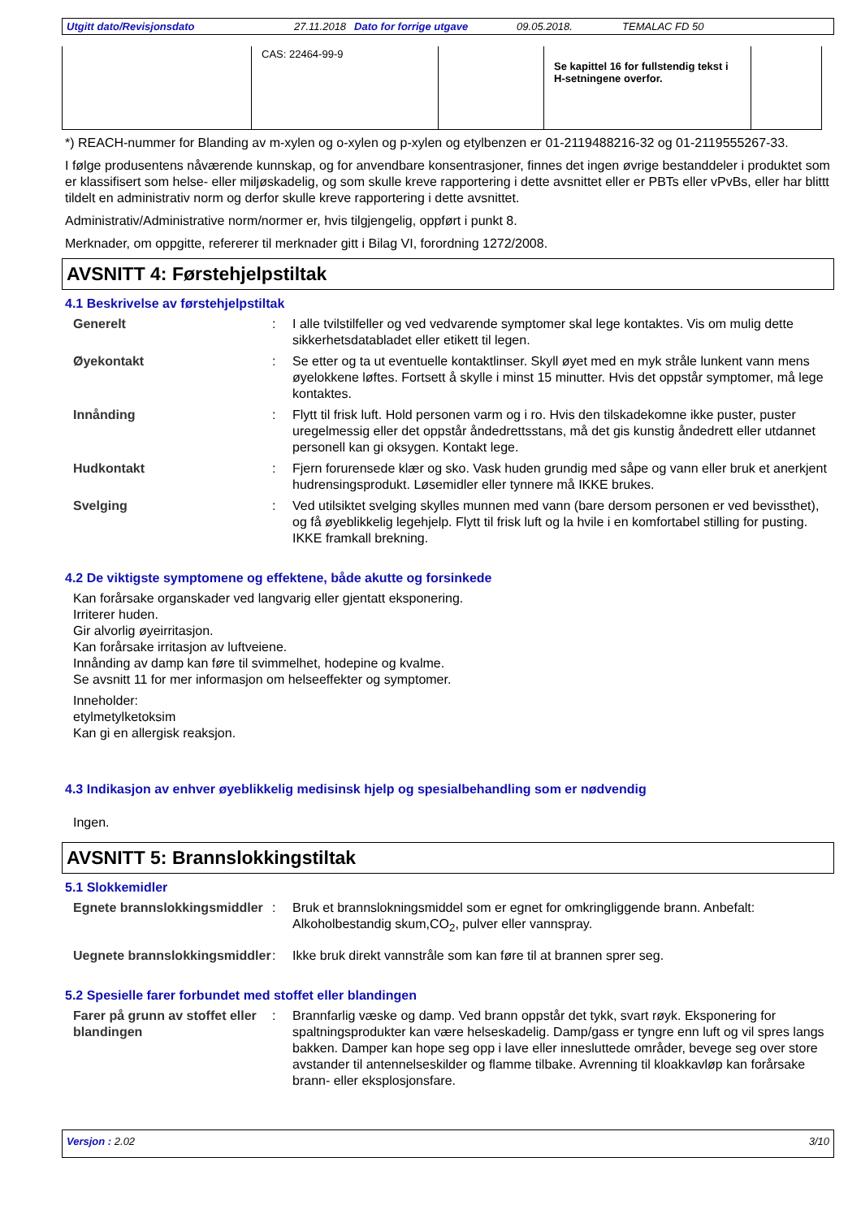Utgitt dato/Revisjonsdato 27.11.2018 Dato for forrige utgave 09.05.2018. TEMALAC FD 50
| | CAS: 22464-99-9 | | Se kapittel 16 for fullstendig tekst i H-setningene overfor. | |
*) REACH-nummer for Blanding av m-xylen og o-xylen og p-xylen og etylbenzen er 01-2119488216-32 og 01-2119555267-33.
I følge produsentens nåværende kunnskap, og for anvendbare konsentrasjoner, finnes det ingen øvrige bestanddeler i produktet som er klassifisert som helse- eller miljøskadelig, og som skulle kreve rapportering i dette avsnittet eller er PBTs eller vPvBs, eller har blittt tildelt en administrativ norm og derfor skulle kreve rapportering i dette avsnittet.
Administrativ/Administrative norm/normer er, hvis tilgjengelig, oppført i punkt 8.
Merknader, om oppgitte, refererer til merknader gitt i Bilag VI, forordning 1272/2008.
AVSNITT 4: Førstehjelpstiltak
4.1 Beskrivelse av førstehjelpstiltak
Generelt : I alle tvilstilfeller og ved vedvarende symptomer skal lege kontaktes. Vis om mulig dette sikkerhetsdatabladet eller etikett til legen.
Øyekontakt : Se etter og ta ut eventuelle kontaktlinser. Skyll øyet med en myk stråle lunkent vann mens øyelokkene løftes. Fortsett å skylle i minst 15 minutter. Hvis det oppstår symptomer, må lege kontaktes.
Innånding : Flytt til frisk luft. Hold personen varm og i ro. Hvis den tilskadekomne ikke puster, puster uregelmessig eller det oppstår åndedrettsstans, må det gis kunstig åndedrett eller utdannet personell kan gi oksygen. Kontakt lege.
Hudkontakt : Fjern forurensede klær og sko. Vask huden grundig med såpe og vann eller bruk et anerkjent hudrensingsprodukt. Løsemidler eller tynnere må IKKE brukes.
Svelging : Ved utilsiktet svelging skylles munnen med vann (bare dersom personen er ved bevissthet), og få øyeblikkelig legehjelp. Flytt til frisk luft og la hvile i en komfortabel stilling for pusting. IKKE framkall brekning.
4.2 De viktigste symptomene og effektene, både akutte og forsinkede
Kan forårsake organskader ved langvarig eller gjentatt eksponering.
Irriterer huden.
Gir alvorlig øyeirritasjon.
Kan forårsake irritasjon av luftveiene.
Innånding av damp kan føre til svimmelhet, hodepine og kvalme.
Se avsnitt 11 for mer informasjon om helseeffekter og symptomer.
Inneholder:
etylmetylketoksim
Kan gi en allergisk reaksjon.
4.3 Indikasjon av enhver øyeblikkelig medisinsk hjelp og spesialbehandling som er nødvendig
Ingen.
AVSNITT 5: Brannslokkingstiltak
5.1 Slokkemidler
Egnete brannslokkingsmiddler
: Bruk et brannslokningsmiddel som er egnet for omkringliggende brann. Anbefalt: Alkoholbestandig skum,CO<sub>2</sub>, pulver eller vannspray.
Uegnete brannslokkingsmiddler
: Ikke bruk direkt vannstråle som kan føre til at brannen sprer seg.
5.2 Spesielle farer forbundet med stoffet eller blandingen
Farer på grunn av stoffet eller blandingen
: Brannfarlig væske og damp. Ved brann oppstår det tykk, svart røyk. Eksponering for spaltningsprodukter kan være helseskadelig. Damp/gass er tyngre enn luft og vil spres langs bakken. Damper kan hope seg opp i lave eller innesluttede områder, bevege seg over store avstander til antennelseskilder og flamme tilbake. Avrenning til kloakkavløp kan forårsake brann- eller eksplosjonsfare.
Versjon : 2.02 3/10